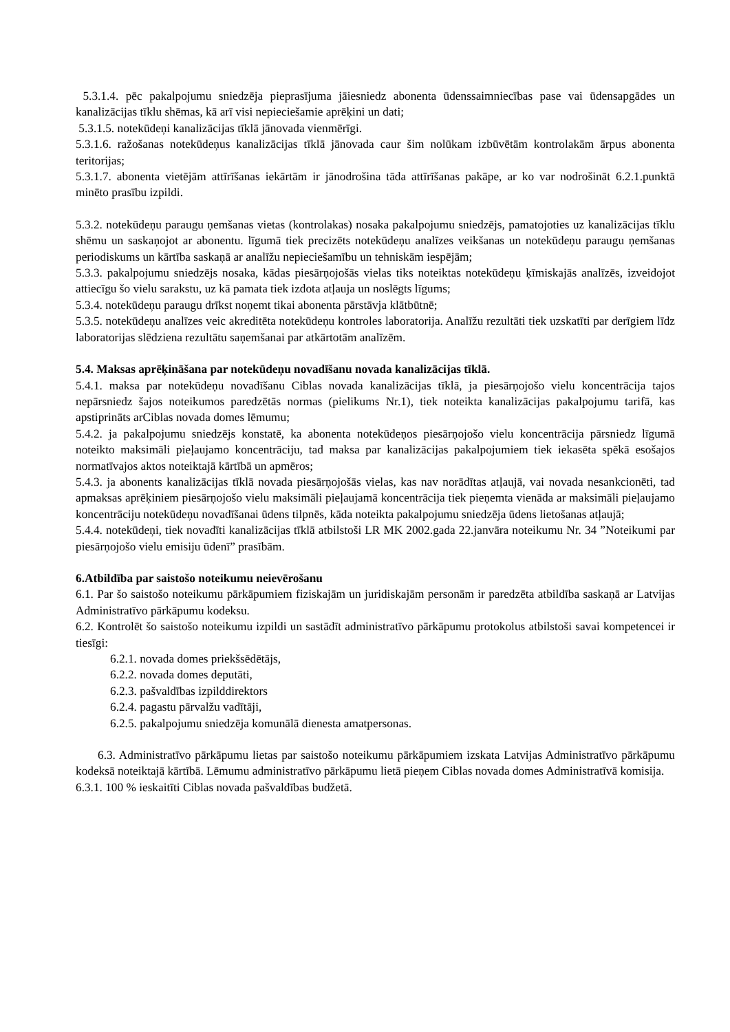5.3.1.4. pēc pakalpojumu sniedzēja pieprasījuma jāiesniedz abonenta ūdenssaimniecības pase vai ūdensapgādes un kanalizācijas tīklu shēmas, kā arī visi nepieciešamie aprēķini un dati;
5.3.1.5. notekūdeņi kanalizācijas tīklā jānovada vienmērīgi.
5.3.1.6. ražošanas notekūdeņus kanalizācijas tīklā jānovada caur šim nolūkam izbūvētām kontrolakām ārpus abonenta teritorijas;
5.3.1.7. abonenta vietējām attīrīšanas iekārtām ir jānodrošina tāda attīrīšanas pakāpe, ar ko var nodrošināt 6.2.1.punktā minēto prasību izpildi.
5.3.2. notekūdeņu paraugu ņemšanas vietas (kontrolakas) nosaka pakalpojumu sniedzējs, pamatojoties uz kanalizācijas tīklu shēmu un saskaņojot ar abonentu. līgumā tiek precizēts notekūdeņu analīzes veikšanas un notekūdeņu paraugu ņemšanas periodiskums un kārtība saskaņā ar analīžu nepieciešamību un tehniskām iespējām;
5.3.3. pakalpojumu sniedzējs nosaka, kādas piesārņojošās vielas tiks noteiktas notekūdeņu ķīmiskajās analīzēs, izveidojot attiecīgu šo vielu sarakstu, uz kā pamata tiek izdota atļauja un noslēgts līgums;
5.3.4. notekūdeņu paraugu drīkst noņemt tikai abonenta pārstāvja klātbūtnē;
5.3.5. notekūdeņu analīzes veic akreditēta notekūdeņu kontroles laboratorija. Analīžu rezultāti tiek uzskatīti par derīgiem līdz laboratorijas slēdziena rezultātu saņemšanai par atkārtotām analīzēm.
5.4. Maksas aprēķināšana par notekūdeņu novadīšanu novada kanalizācijas tīklā.
5.4.1. maksa par notekūdeņu novadīšanu Ciblas novada kanalizācijas tīklā, ja piesārņojošo vielu koncentrācija tajos nepārsniedz šajos noteikumos paredzētās normas (pielikums Nr.1), tiek noteikta kanalizācijas pakalpojumu tarifā, kas apstiprināts arCiblas novada domes lēmumu;
5.4.2. ja pakalpojumu sniedzējs konstatē, ka abonenta notekūdeņos piesārņojošo vielu koncentrācija pārsniedz līgumā noteikto maksimāli pieļaujamo koncentrāciju, tad maksa par kanalizācijas pakalpojumiem tiek iekasēta spēkā esošajos normatīvajos aktos noteiktajā kārtībā un apmēros;
5.4.3. ja abonents kanalizācijas tīklā novada piesārņojošās vielas, kas nav norādītas atļaujā, vai novada nesankcionēti, tad apmaksas aprēķiniem piesārņojošo vielu maksimāli pieļaujamā koncentrācija tiek pieņemta vienāda ar maksimāli pieļaujamo koncentrāciju notekūdeņu novadīšanai ūdens tilpnēs, kāda noteikta pakalpojumu sniedzēja ūdens lietošanas atļaujā;
5.4.4. notekūdeņi, tiek novadīti kanalizācijas tīklā atbilstoši LR MK 2002.gada 22.janvāra noteikumu Nr. 34 ”Noteikumi par piesārņojošo vielu emisiju ūdenī” prasībām.
6.Atbildība par saistošo noteikumu neievērošanu
6.1. Par šo saistošo noteikumu pārkāpumiem fiziskajām un juridiskajām personām ir paredzēta atbildība saskaņā ar Latvijas Administratīvo pārkāpumu kodeksu.
6.2. Kontrolēt šo saistošo noteikumu izpildi un sastādīt administratīvo pārkāpumu protokolus atbilstoši savai kompetencei ir tiesīgi:
6.2.1. novada domes priekšsēdētājs,
6.2.2. novada domes deputāti,
6.2.3. pašvaldības izpilddirektors
6.2.4. pagastu pārvalžu vadītāji,
6.2.5. pakalpojumu sniedzēja komunālā dienesta amatpersonas.
6.3. Administratīvo pārkāpumu lietas par saistošo noteikumu pārkāpumiem izskata Latvijas Administratīvo pārkāpumu kodeksā noteiktajā kārtībā. Lēmumu administratīvo pārkāpumu lietā pieņem Ciblas novada domes Administratīvā komisija.
6.3.1. 100 % ieskaitīti Ciblas novada pašvaldības budžetā.